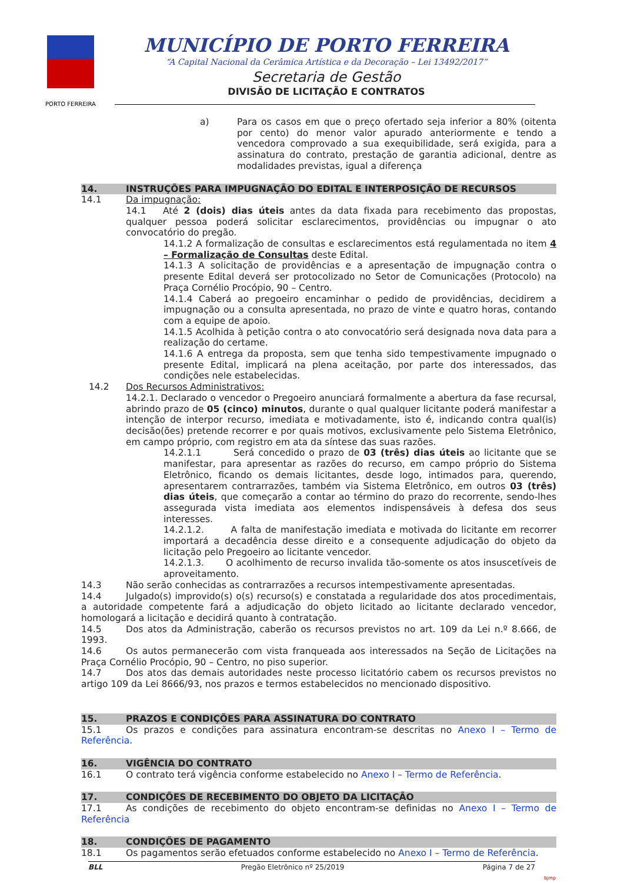PORTO FERREIRA
MUNICÍPIO DE PORTO FERREIRA
“A Capital Nacional da Cerâmica Artística e da Decoração – Lei 13492/2017”
Secretaria de Gestão
DIVISÃO DE LICITAÇÃO E CONTRATOS
a) Para os casos em que o preço ofertado seja inferior a 80% (oitenta por cento) do menor valor apurado anteriormente e tendo a vencedora comprovado a sua exequibilidade, será exigida, para a assinatura do contrato, prestação de garantia adicional, dentre as modalidades previstas, igual a diferença
14. INSTRUÇÕES PARA IMPUGNAÇÃO DO EDITAL E INTERPOSIÇÃO DE RECURSOS
14.1 Da impugnação:
14.1 Até 2 (dois) dias úteis antes da data fixada para recebimento das propostas, qualquer pessoa poderá solicitar esclarecimentos, providências ou impugnar o ato convocatório do pregão.
14.1.2 A formalização de consultas e esclarecimentos está regulamentada no item 4 – Formalização de Consultas deste Edital.
14.1.3 A solicitação de providências e a apresentação de impugnação contra o presente Edital deverá ser protocolizado no Setor de Comunicações (Protocolo) na Praça Cornélio Procópio, 90 – Centro.
14.1.4 Caberá ao pregoeiro encaminhar o pedido de providências, decidirem a impugnação ou a consulta apresentada, no prazo de vinte e quatro horas, contando com a equipe de apoio.
14.1.5 Acolhida à petição contra o ato convocatório será designada nova data para a realização do certame.
14.1.6 A entrega da proposta, sem que tenha sido tempestivamente impugnado o presente Edital, implicará na plena aceitação, por parte dos interessados, das condições nele estabelecidas.
14.2 Dos Recursos Administrativos:
14.2.1. Declarado o vencedor o Pregoeiro anunciará formalmente a abertura da fase recursal, abrindo prazo de 05 (cinco) minutos, durante o qual qualquer licitante poderá manifestar a intenção de interpor recurso, imediata e motivadamente, isto é, indicando contra qual(is) decisão(ões) pretende recorrer e por quais motivos, exclusivamente pelo Sistema Eletrônico, em campo próprio, com registro em ata da síntese das suas razões.
14.2.1.1 Será concedido o prazo de 03 (três) dias úteis ao licitante que se manifestar, para apresentar as razões do recurso, em campo próprio do Sistema Eletrônico, ficando os demais licitantes, desde logo, intimados para, querendo, apresentarem contrarrazões, também via Sistema Eletrônico, em outros 03 (três) dias úteis, que começarão a contar ao término do prazo do recorrente, sendo-lhes assegurada vista imediata aos elementos indispensáveis à defesa dos seus interesses.
14.2.1.2. A falta de manifestação imediata e motivada do licitante em recorrer importará a decadência desse direito e a consequente adjudicação do objeto da licitação pelo Pregoeiro ao licitante vencedor.
14.2.1.3. O acolhimento de recurso invalida tão-somente os atos insuscetíveis de aproveitamento.
14.3 Não serão conhecidas as contrarrazões a recursos intempestivamente apresentadas.
14.4 Julgado(s) improvido(s) o(s) recurso(s) e constatada a regularidade dos atos procedimentais, a autoridade competente fará a adjudicação do objeto licitado ao licitante declarado vencedor, homologará a licitação e decidirá quanto à contratação.
14.5 Dos atos da Administração, caberão os recursos previstos no art. 109 da Lei n.º 8.666, de 1993.
14.6 Os autos permanecerão com vista franqueada aos interessados na Seção de Licitações na Praça Cornélio Procópio, 90 – Centro, no piso superior.
14.7 Dos atos das demais autoridades neste processo licitatório cabem os recursos previstos no artigo 109 da Lei 8666/93, nos prazos e termos estabelecidos no mencionado dispositivo.
15. PRAZOS E CONDIÇÕES PARA ASSINATURA DO CONTRATO
15.1 Os prazos e condições para assinatura encontram-se descritas no Anexo I – Termo de Referência.
16. VIGÊNCIA DO CONTRATO
16.1 O contrato terá vigência conforme estabelecido no Anexo I – Termo de Referência.
17. CONDIÇÕES DE RECEBIMENTO DO OBJETO DA LICITAÇÃO
17.1 As condições de recebimento do objeto encontram-se definidas no Anexo I – Termo de Referência
18. CONDIÇÕES DE PAGAMENTO
18.1 Os pagamentos serão efetuados conforme estabelecido no Anexo I – Termo de Referência.
BLL Pregão Eletrônico nº 25/2019 Página 7 de 27
bjmp